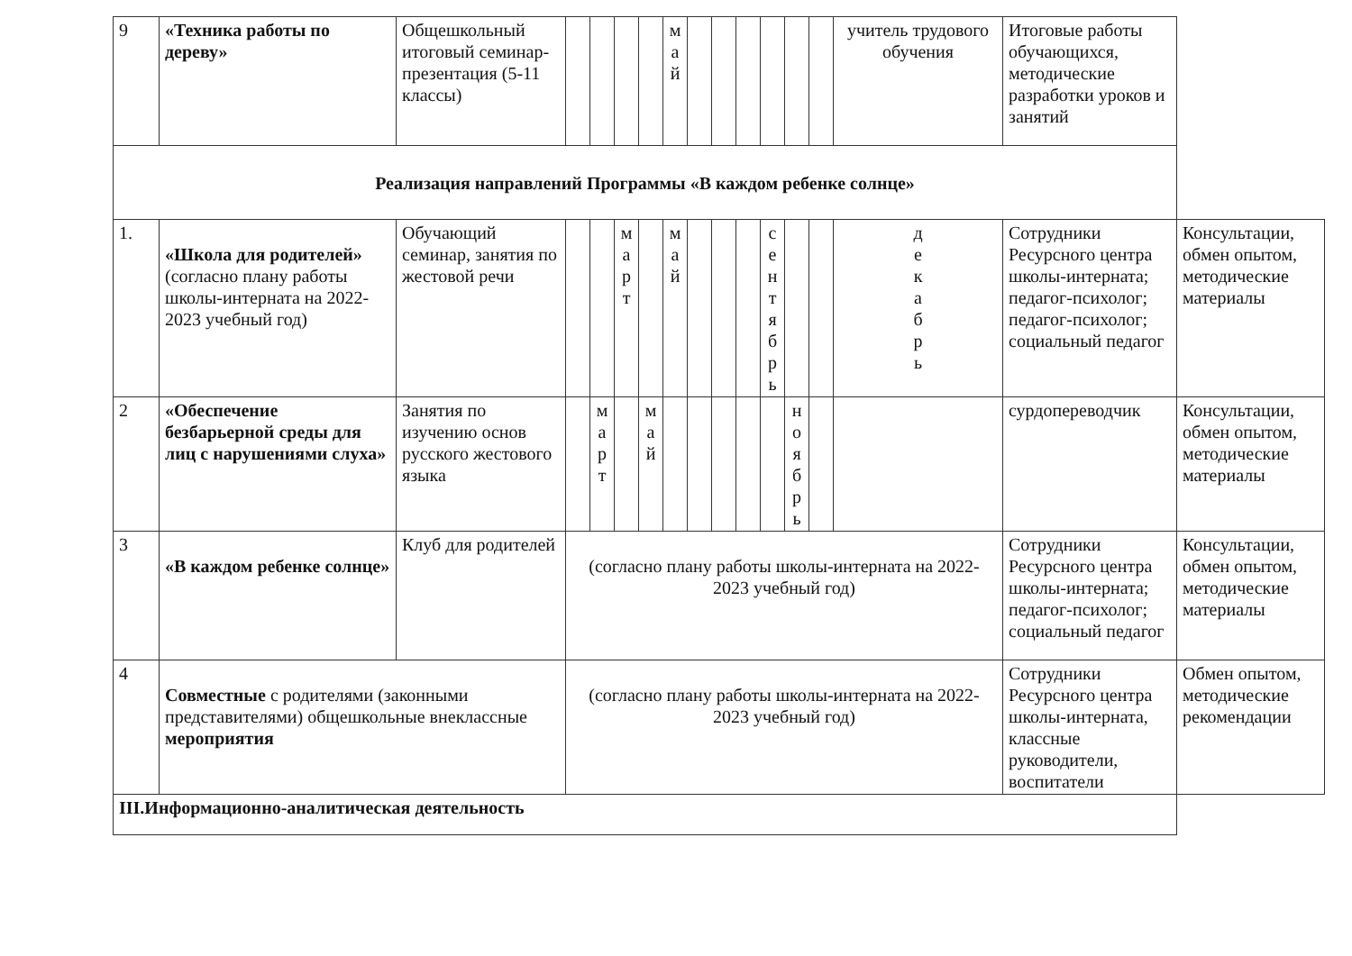| 9 | «Техника работы по дереву» | Общешкольный итоговый семинар-презентация (5-11 классы) | | | | | м а й | | | | | | | учитель трудового обучения | Итоговые работы обучающихся, методические разработки уроков и занятий | |
| Реализация направлений Программы «В каждом ребенке солнце» | | | | | | | | | | | | | | | | |
| 1. | «Школа для родителей» (согласно плану работы школы-интерната на 2022-2023 учебный год) | Обучающий семинар, занятия по жестовой речи | | | м а р т | | м а й | | | | с е н т я б р ь | | | д е к а б р ь | Сотрудники Ресурсного центра школы-интерната; педагог-психолог; педагог-психолог; социальный педагог | Консультации, обмен опытом, методические материалы |
| 2 | «Обеспечение безбарьерной среды для лиц с нарушениями слуха» | Занятия по изучению основ русского жестового языка | | м а р т | | м а й | | | | | | н о я б р ь | | | сурдопереводчик | Консультации, обмен опытом, методические материалы |
| 3 | «В каждом ребенке солнце» | Клуб для родителей | (согласно плану работы школы-интерната на 2022-2023 учебный год) | | | | | | | | | | | | Сотрудники Ресурсного центра школы-интерната; педагог-психолог; социальный педагог | Консультации, обмен опытом, методические материалы |
| 4 | Совместные с родителями (законными представителями) общешкольные внеклассные мероприятия | | (согласно плану работы школы-интерната на 2022-2023 учебный год) | | | | | | | | | | | | Сотрудники Ресурсного центра школы-интерната, классные руководители, воспитатели | Обмен опытом, методические рекомендации |
| III.Информационно-аналитическая деятельность | | | | | | | | | | | | | | | | |